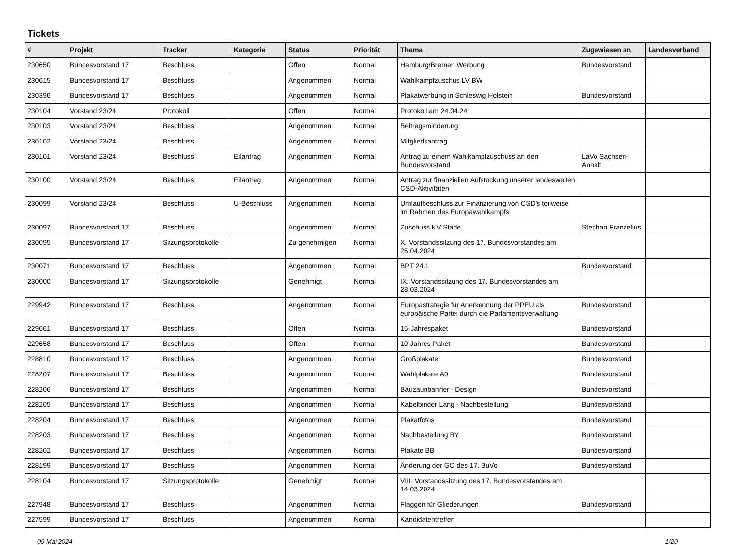Tickets
| # | Projekt | Tracker | Kategorie | Status | Priorität | Thema | Zugewiesen an | Landesverband |
| --- | --- | --- | --- | --- | --- | --- | --- | --- |
| 230650 | Bundesvorstand 17 | Beschluss | | Offen | Normal | Hamburg/Bremen Werbung | Bundesvorstand | |
| 230615 | Bundesvorstand 17 | Beschluss | | Angenommen | Normal | Wahlkampfzuschus LV BW | | |
| 230396 | Bundesvorstand 17 | Beschluss | | Angenommen | Normal | Plakatwerbung in Schleswig Holstein | Bundesvorstand | |
| 230104 | Vorstand 23/24 | Protokoll | | Offen | Normal | Protokoll am 24.04.24 | | |
| 230103 | Vorstand 23/24 | Beschluss | | Angenommen | Normal | Beitragsminderung | | |
| 230102 | Vorstand 23/24 | Beschluss | | Angenommen | Normal | Mitgliedsantrag | | |
| 230101 | Vorstand 23/24 | Beschluss | Eilantrag | Angenommen | Normal | Antrag zu einem Wahlkampfzuschuss an den Bundesvorstand | LaVo Sachsen-Anhalt | |
| 230100 | Vorstand 23/24 | Beschluss | Eilantrag | Angenommen | Normal | Antrag zur finanziellen Aufstockung unserer landesweiten CSD-Aktivitäten | | |
| 230099 | Vorstand 23/24 | Beschluss | U-Beschluss | Angenommen | Normal | Umlaufbeschluss zur Finanzierung von CSD's teilweise im Rahmen des Europawahlkampfs | | |
| 230097 | Bundesvorstand 17 | Beschluss | | Angenommen | Normal | Zuschuss KV Stade | Stephan Franzelius | |
| 230095 | Bundesvorstand 17 | Sitzungsprotokolle | | Zu genehmigen | Normal | X. Vorstandssitzung des 17. Bundesvorstandes am 25.04.2024 | | |
| 230071 | Bundesvorstand 17 | Beschluss | | Angenommen | Normal | BPT 24.1 | Bundesvorstand | |
| 230000 | Bundesvorstand 17 | Sitzungsprotokolle | | Genehmigt | Normal | IX. Vorstandssitzung des 17. Bundesvorstandes am 28.03.2024 | | |
| 229942 | Bundesvorstand 17 | Beschluss | | Angenommen | Normal | Europastrategie für Anerkennung der PPEU als europäische Partei durch die Parlamentsverwaltung | Bundesvorstand | |
| 229661 | Bundesvorstand 17 | Beschluss | | Offen | Normal | 15-Jahrespaket | Bundesvorstand | |
| 229658 | Bundesvorstand 17 | Beschluss | | Offen | Normal | 10 Jahres Paket | Bundesvorstand | |
| 228810 | Bundesvorstand 17 | Beschluss | | Angenommen | Normal | Großplakate | Bundesvorstand | |
| 228207 | Bundesvorstand 17 | Beschluss | | Angenommen | Normal | Wahlplakate A0 | Bundesvorstand | |
| 228206 | Bundesvorstand 17 | Beschluss | | Angenommen | Normal | Bauzaunbanner - Design | Bundesvorstand | |
| 228205 | Bundesvorstand 17 | Beschluss | | Angenommen | Normal | Kabelbinder Lang - Nachbestellung | Bundesvorstand | |
| 228204 | Bundesvorstand 17 | Beschluss | | Angenommen | Normal | Plakatfotos | Bundesvorstand | |
| 228203 | Bundesvorstand 17 | Beschluss | | Angenommen | Normal | Nachbestellung BY | Bundesvorstand | |
| 228202 | Bundesvorstand 17 | Beschluss | | Angenommen | Normal | Plakate BB | Bundesvorstand | |
| 228199 | Bundesvorstand 17 | Beschluss | | Angenommen | Normal | Änderung der GO des 17. BuVo | Bundesvorstand | |
| 228104 | Bundesvorstand 17 | Sitzungsprotokolle | | Genehmigt | Normal | VIII. Vorstandssitzung des 17. Bundesvorstandes am 14.03.2024 | | |
| 227948 | Bundesvorstand 17 | Beschluss | | Angenommen | Normal | Flaggen für Gliederungen | Bundesvorstand | |
| 227599 | Bundesvorstand 17 | Beschluss | | Angenommen | Normal | Kandidatentreffen | | |
09 Mai 2024 1/20